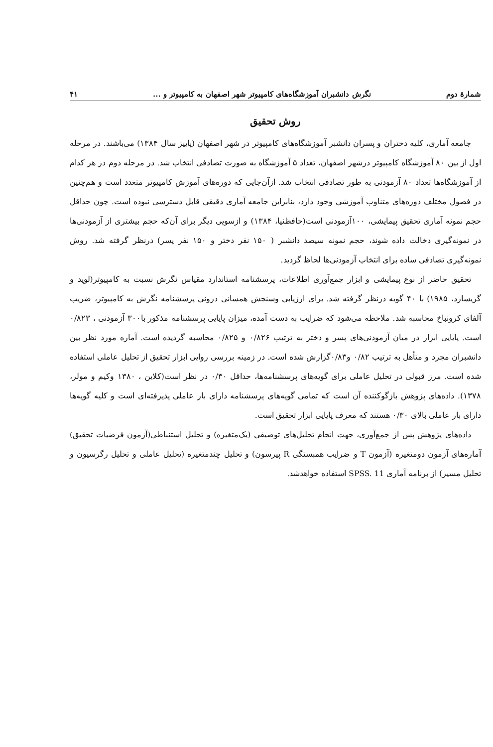شمارهٔ دوم نگرش دانشبران آموزشگاه‌های کامپیوتر شهر اصفهان به کامپیوتر و ... ۴۱
روش تحقیق
جامعه آماری، کلیه دختران و پسران دانشبر آموزشگاه‌های کامپیوتر در شهر اصفهان (پاییز سال ۱۳۸۴) می‌باشند. در مرحله اول از بین ۸۰ آموزشگاه کامپیوتر درشهر اصفهان، تعداد ۵ آموزشگاه به صورت تصادفی انتخاب شد. در مرحله دوم در هر کدام از آموزشگاه‌ها تعداد ۸۰ آزمودنی به طور تصادفی انتخاب شد. ازآن‌جایی که دوره‌های آموزش کامپیوتر متعدد است و هم‌چنین در فصول مختلف دوره‌های متناوب آموزشی وجود دارد، بنابراین جامعه آماری دقیقی قابل دسترسی نبوده است. چون حداقل حجم نمونه آماری تحقیق پیمایشی، ۱۰۰آزمودنی است(حافظنیا، ۱۳۸۴) و ازسویی دیگر برای آن‌که حجم بیشتری از آزمودنی‌ها در نمونه‌گیری دخالت داده شوند، حجم نمونه سیصد دانشبر ( ۱۵۰ نفر دختر و ۱۵۰ نفر پسر) درنظر گرفته شد. روش نمونه‌گیری تصادفی ساده برای انتخاب آزمودنی‌ها لحاظ گردید.
تحقیق حاضر از نوع پیمایشی و ابزار جمع‌آوری اطلاعات، پرسشنامه استاندارد مقیاس نگرش نسبت به کامپیوتر(لوید و گریسارد، ۱۹۸۵) با ۴۰ گویه درنظر گرفته شد. برای ارزیابی وسنجش همسانی درونی پرسشنامه نگرش به کامپیوتر، ضریب آلفای کرونباخ محاسبه شد. ملاحظه می‌شود که ضرایب به دست آمده، میزان پایایی پرسشنامه مذکور با۳۰۰ آزمودنی ، ۰/۸۲۳ است. پایایی ابزار در میان آزمودنی‌های پسر و دختر به ترتیب ۰/۸۲۶ و ۰/۸۲۵ محاسبه گردیده است. آماره مورد نظر بین دانشبران مجرد و متأهل به ترتیب ۰/۸۲ و۰/۸۳گزارش شده است. در زمینه بررسی روایی ابزار تحقیق از تحلیل عاملی استفاده شده است. مرز قبولی در تحلیل عاملی برای گویه‌های پرسشنامه‌ها، حداقل ۰/۳۰ در نظر است(کلاین ، ۱۳۸۰ وکیم و مولر، ۱۳۷۸). داده‌های پژوهش بازگوکننده آن است که تمامی گویه‌های پرسشنامه دارای بار عاملی پذیرفته‌ای است و کلیه گویه‌ها دارای بار عاملی بالای ۰/۳۰ هستند که معرف پایایی ابزار تحقیق است.
داده‌های پژوهش پس از جمع‌آوری، جهت انجام تحلیل‌های توصیفی (یک‌متغیره) و تحلیل استنباطی(آزمون فرضیات تحقیق) آماره‌های آزمون دومتغیره (آزمون T و ضرایب همبستگی R پیرسون) و تحلیل چندمتغیره (تحلیل عاملی و تحلیل رگرسیون و تحلیل مسیر) از برنامه آماری SPSS. 11 استفاده خواهدشد.